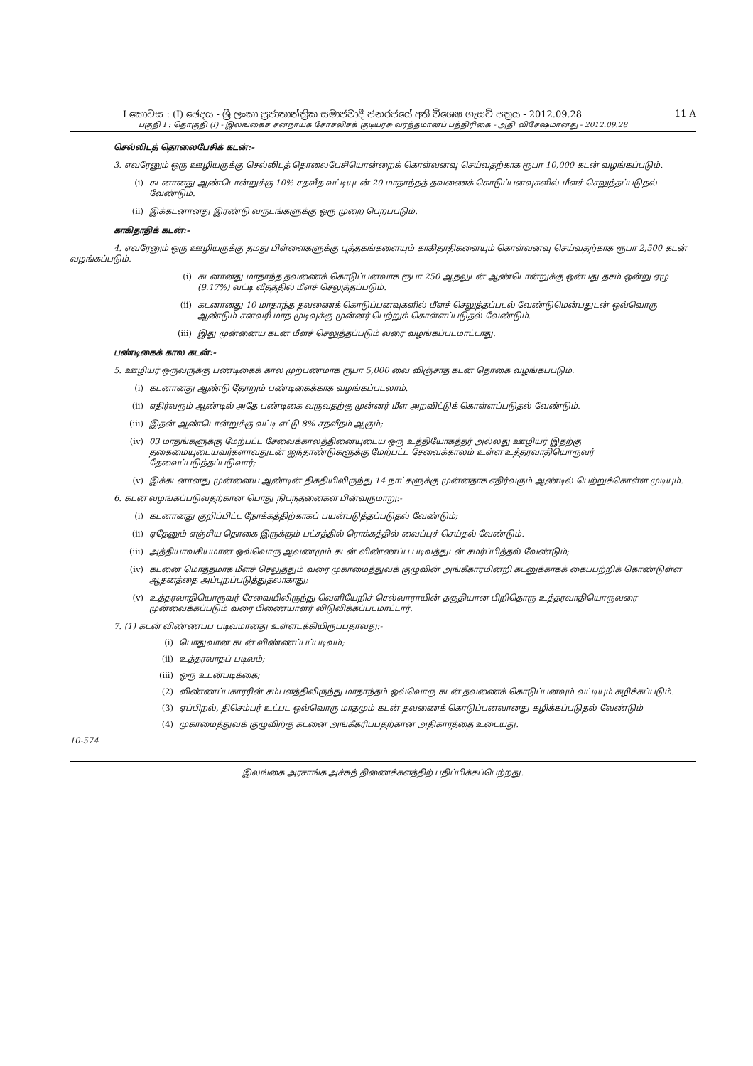I කොටස : (I) ඡෙදය - ශ්‍රී ලංකා ප්‍රජාතාන්ත්‍රික සමාජවාදී ජනරජයේ අති විශෙෂ ගැසට් පත්‍රය - 2012.09.28 11 A
பகுதி I : தொகுதி (I) - இலங்கைச் சனநாயக சோசலிசக் குடியரசு வர்த்தமானப் பத்திரிகை - அதி விசேஷமானது - 2012.09.28
செல்லிடத் தொலைபேசிக் கடன்:-
3. எவரேனும் ஒரு ஊழியருக்கு செல்லிடத் தொலைபேசியொன்றைக் கொள்வனவு செய்வதற்காக ரூபா 10,000 கடன் வழங்கப்படும்.
(i) கடனானது ஆண்டொன்றுக்கு 10% சதவீத வட்டியுடன் 20 மாதாந்தத் தவணைக் கொடுப்பனவுகளில் மீளச் செலுத்தப்படுதல் வேண்டும்.
(ii) இக்கடனானது இரண்டு வருடங்களுக்கு ஒரு முறை பெறப்படும்.
காகிதாதிக் கடன்:-
4. எவரேனும் ஒரு ஊழியருக்கு தமது பிள்ளைகளுக்கு புத்தகங்களையும் காகிதாதிகளையும் கொள்வனவு செய்வதற்காக ரூபா 2,500 கடன் வழங்கப்படும்.
(i) கடனானது மாதாந்த தவணைக் கொடுப்பனவாக ரூபா 250 ஆதலுடன் ஆண்டொன்றுக்கு ஒன்பது தசம் ஒன்று ஏழு (9.17%) வட்டி வீதத்தில் மீளச் செலுத்தப்படும்.
(ii) கடனானது 10 மாதாந்த தவணைக் கொடுப்பனவுகளில் மீளச் செலுத்தப்படல் வேண்டுமென்பதுடன் ஒவ்வொரு ஆண்டும் சனவரி மாத முடிவுக்கு முன்னர் பெற்றுக் கொள்ளப்படுதல் வேண்டும்.
(iii) இது முன்னைய கடன் மீளச் செலுத்தப்படும் வரை வழங்கப்படமாட்டாது.
பண்டிகைக் கால கடன்:-
5. ஊழியர் ஒருவருக்கு பண்டிகைக் கால முற்பணமாக ரூபா 5,000 வை விஞ்சாத கடன் தொகை வழங்கப்படும்.
(i) கடனானது ஆண்டு தோறும் பண்டிகைக்காக வழங்கப்படலாம்.
(ii) எதிர்வரும் ஆண்டில் அதே பண்டிகை வருவதற்கு முன்னர் மீள அறவிட்டுக் கொள்ளப்படுதல் வேண்டும்.
(iii) இதன் ஆண்டொன்றுக்கு வட்டி எட்டு 8% சதவீதம் ஆகும்;
(iv) 03 மாதங்களுக்கு மேற்பட்ட சேவைக்காலத்தினையுடைய ஒரு உத்தியோகத்தர் அல்லது ஊழியர் இதற்கு தகைமையுடையவர்களாவதுடன் ஐந்தாண்டுகளுக்கு மேற்பட்ட சேவைக்காலம் உள்ள உத்தரவாதியொருவர் தேவைப்படுத்தப்படுவார்;
(v) இக்கடனானது முன்னைய ஆண்டின் திகதியிலிருந்து 14 நாட்களுக்கு முன்னதாக எதிர்வரும் ஆண்டில் பெற்றுக்கொள்ள முடியும்.
6. கடன் வழங்கப்படுவதற்கான பொது நிபந்தனைகள் பின்வருமாறு:-
(i) கடனானது குறிப்பிட்ட நோக்கத்திற்காகப் பயன்படுத்தப்படுதல் வேண்டும்;
(ii) ஏதேனும் எஞ்சிய தொகை இருக்கும் பட்சத்தில் ரொக்கத்தில் வைப்புச் செய்தல் வேண்டும்.
(iii) அத்தியாவசியமான ஒவ்வொரு ஆவணமும் கடன் விண்ணப்ப படிவத்துடன் சமர்ப்பித்தல் வேண்டும்;
(iv) கடனை மொத்தமாக மீளச் செலுத்தும் வரை முகாமைத்துவக் குழுவின் அங்கீகாரமின்றி கடனுக்காகக் கைப்பற்றிக் கொண்டுள்ள ஆதனத்தை அப்புறப்படுத்துதலாகாது;
(v) உத்தரவாதியொருவர் சேவையிலிருந்து வெளியேறிச் செல்வாராயின் தகுதியான பிறிதொரு உத்தரவாதியொருவரை முன்வைக்கப்படும் வரை பிணையாளர் விடுவிக்கப்படமாட்டார்.
7. (1) கடன் விண்ணப்ப படிவமானது உள்ளடக்கியிருப்பதாவது:-
(i) பொதுவான கடன் விண்ணப்பப்படிவம்;
(ii) உத்தரவாதப் படிவம்;
(iii) ஒரு உடன்படிக்கை;
(2) விண்ணப்பகாரரின் சம்பளத்திலிருந்து மாதாந்தம் ஒவ்வொரு கடன் தவணைக் கொடுப்பனவும் வட்டியும் கழிக்கப்படும்.
(3) ஏப்பிறல், திசெம்பர் உட்பட ஒவ்வொரு மாதமும் கடன் தவணைக் கொடுப்பனவானது கழிக்கப்படுதல் வேண்டும்
(4) முகாமைத்துவக் குழுவிற்கு கடனை அங்கீகரிப்பதற்கான அதிகாரத்தை உடையது.
10-574
இலங்கை அரசாங்க அச்சுத் திணைக்களத்திற் பதிப்பிக்கப்பெற்றது.